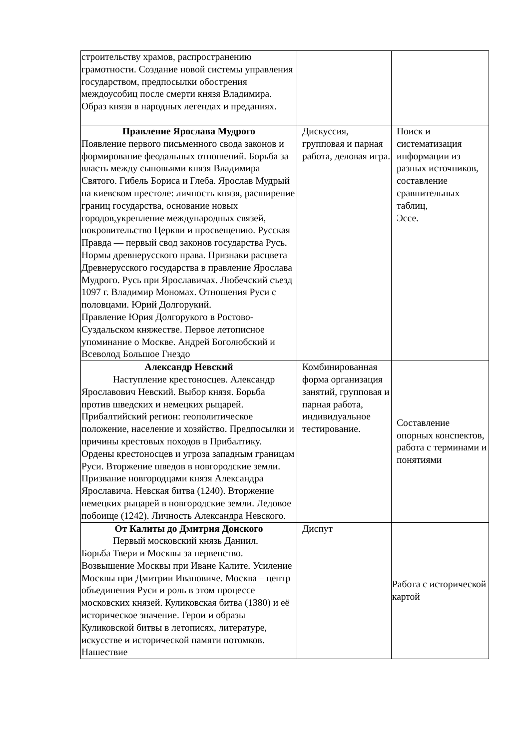| строительству храмов, распространению грамотности. Создание новой системы управления государством, предпосылки обострения междоусобиц после смерти князя Владимира. Образ князя в народных легендах и преданиях. | | |
| Правление Ярослава Мудрого Появление первого письменного свода законов и формирование феодальных отношений. Борьба за власть между сыновьями князя Владимира Святого. Гибель Бориса и Глеба. Ярослав Мудрый на киевском престоле: личность князя, расширение границ государства, основание новых городов,укрепление международных связей, покровительство Церкви и просвещению. Русская Правда — первый свод законов государства Русь. Нормы древнерусского права. Признаки расцвета Древнерусского государства в правление Ярослава Мудрого. Русь при Ярославичах. Любечский съезд 1097 г. Владимир Мономах. Отношения Руси с половцами. Юрий Долгорукий. Правление Юрия Долгорукого в Ростово-Суздальском княжестве. Первое летописное упоминание о Москве. Андрей Боголюбский и Всеволод Большое Гнездо | Дискуссия, групповая и парная работа, деловая игра. | Поиск и систематизация информации из разных источников, составление сравнительных таблиц, Эссе. |
| Александр Невский Наступление крестоносцев. Александр Ярославович Невский. Выбор князя. Борьба против шведских и немецких рыцарей. Прибалтийский регион: геополитическое положение, население и хозяйство. Предпосылки и причины крестовых походов в Прибалтику. Ордены крестоносцев и угроза западным границам Руси. Вторжение шведов в новгородские земли. Призвание новгородцами князя Александра Ярославича. Невская битва (1240). Вторжение немецких рыцарей в новгородские земли. Ледовое побоище (1242). Личность Александра Невского. | Комбинированная форма организация занятий, групповая и парная работа, индивидуальное тестирование. | Составление опорных конспектов, работа с терминами и понятиями |
| От Калиты до Дмитрия Донского Первый московский князь Даниил. Борьба Твери и Москвы за первенство. Возвышение Москвы при Иване Калите. Усиление Москвы при Дмитрии Ивановиче. Москва – центр объединения Руси и роль в этом процессе московских князей. Куликовская битва (1380) и её историческое значение. Герои и образы Куликовской битвы в летописях, литературе, искусстве и исторической памяти потомков. Нашествие | Диспут | Работа с исторической картой |